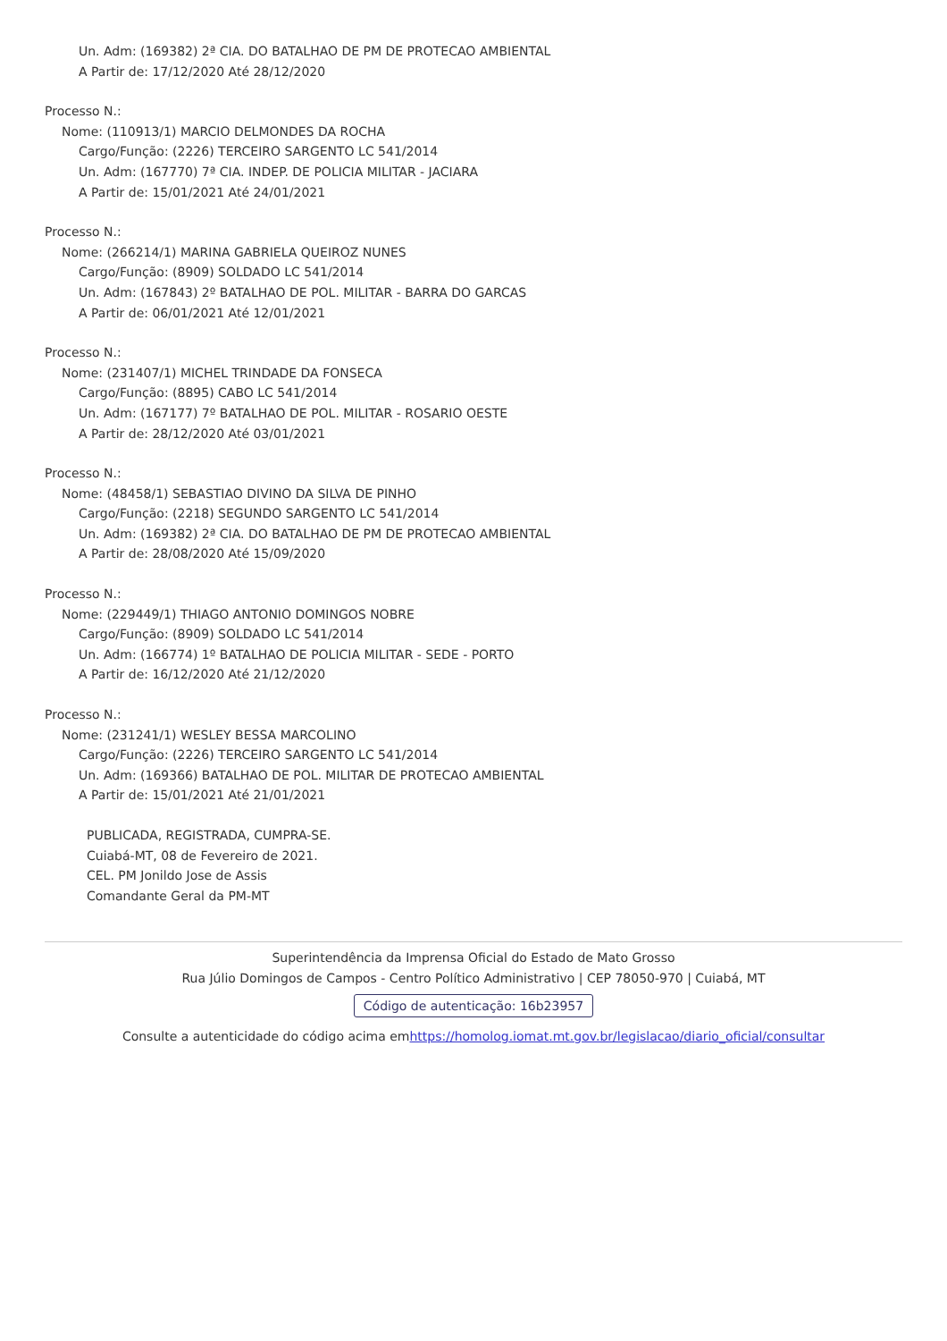Un. Adm: (169382) 2ª CIA. DO BATALHAO DE PM DE PROTECAO AMBIENTAL
A Partir de: 17/12/2020 Até 28/12/2020
Processo N.:
Nome: (110913/1) MARCIO DELMONDES DA ROCHA
Cargo/Função: (2226) TERCEIRO SARGENTO LC 541/2014
Un. Adm: (167770) 7ª CIA. INDEP. DE POLICIA MILITAR - JACIARA
A Partir de: 15/01/2021 Até 24/01/2021
Processo N.:
Nome: (266214/1) MARINA GABRIELA QUEIROZ NUNES
Cargo/Função: (8909) SOLDADO LC 541/2014
Un. Adm: (167843) 2º BATALHAO DE POL. MILITAR - BARRA DO GARCAS
A Partir de: 06/01/2021 Até 12/01/2021
Processo N.:
Nome: (231407/1) MICHEL TRINDADE DA FONSECA
Cargo/Função: (8895) CABO LC 541/2014
Un. Adm: (167177) 7º BATALHAO DE POL. MILITAR - ROSARIO OESTE
A Partir de: 28/12/2020 Até 03/01/2021
Processo N.:
Nome: (48458/1) SEBASTIAO DIVINO DA SILVA DE PINHO
Cargo/Função: (2218) SEGUNDO SARGENTO LC 541/2014
Un. Adm: (169382) 2ª CIA. DO BATALHAO DE PM DE PROTECAO AMBIENTAL
A Partir de: 28/08/2020 Até 15/09/2020
Processo N.:
Nome: (229449/1) THIAGO ANTONIO DOMINGOS NOBRE
Cargo/Função: (8909) SOLDADO LC 541/2014
Un. Adm: (166774) 1º BATALHAO DE POLICIA MILITAR - SEDE - PORTO
A Partir de: 16/12/2020 Até 21/12/2020
Processo N.:
Nome: (231241/1) WESLEY BESSA MARCOLINO
Cargo/Função: (2226) TERCEIRO SARGENTO LC 541/2014
Un. Adm: (169366) BATALHAO DE POL. MILITAR DE PROTECAO AMBIENTAL
A Partir de: 15/01/2021 Até 21/01/2021
PUBLICADA, REGISTRADA, CUMPRA-SE.
Cuiabá-MT, 08 de Fevereiro de 2021.
CEL. PM Jonildo Jose de Assis
Comandante Geral da PM-MT
Superintendência da Imprensa Oficial do Estado de Mato Grosso
Rua Júlio Domingos de Campos - Centro Político Administrativo | CEP 78050-970 | Cuiabá, MT
Código de autenticação: 16b23957
Consulte a autenticidade do código acima emhttps://homolog.iomat.mt.gov.br/legislacao/diario_oficial/consultar